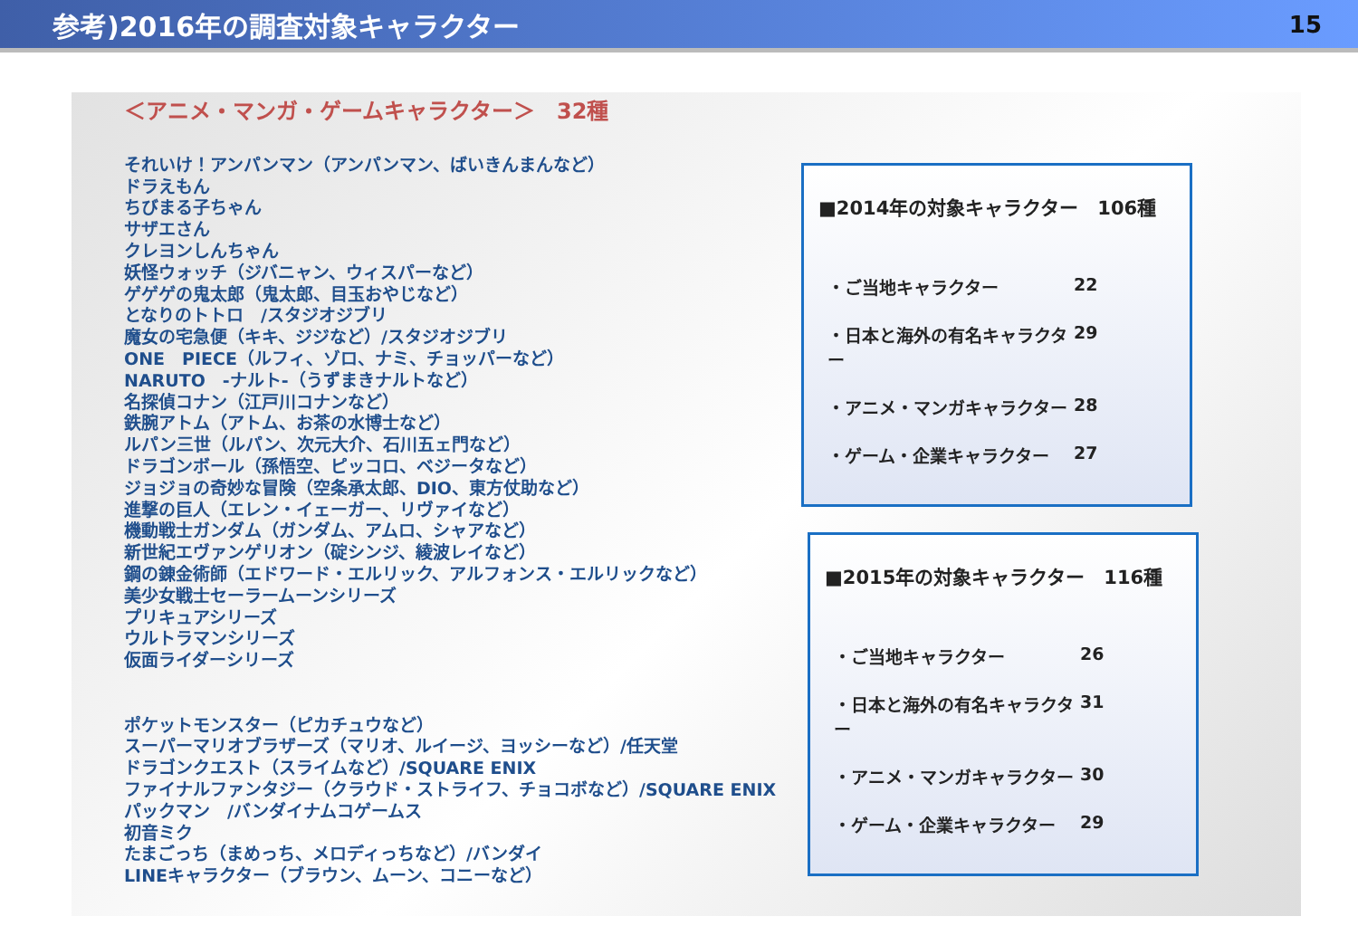参考)2016年の調査対象キャラクター
15
＜アニメ・マンガ・ゲームキャラクター＞　32種
それいけ！アンパンマン（アンパンマン、ばいきんまんなど）
ドラえもん
ちびまる子ちゃん
サザエさん
クレヨンしんちゃん
妖怪ウォッチ（ジバニャン、ウィスパーなど）
ゲゲゲの鬼太郎（鬼太郎、目玉おやじなど）
となりのトトロ　/スタジオジブリ
魔女の宅急便（キキ、ジジなど）/スタジオジブリ
ONE　PIECE（ルフィ、ゾロ、ナミ、チョッパーなど）
NARUTO　-ナルト-（うずまきナルトなど）
名探偵コナン（江戸川コナンなど）
鉄腕アトム（アトム、お茶の水博士など）
ルパン三世（ルパン、次元大介、石川五ェ門など）
ドラゴンボール（孫悟空、ピッコロ、ベジータなど）
ジョジョの奇妙な冒険（空条承太郎、DIO、東方仗助など）
進撃の巨人（エレン・イェーガー、リヴァイなど）
機動戦士ガンダム（ガンダム、アムロ、シャアなど）
新世紀エヴァンゲリオン（碇シンジ、綾波レイなど）
鋼の錬金術師（エドワード・エルリック、アルフォンス・エルリックなど）
美少女戦士セーラームーンシリーズ
プリキュアシリーズ
ウルトラマンシリーズ
仮面ライダーシリーズ
ポケットモンスター（ピカチュウなど）
スーパーマリオブラザーズ（マリオ、ルイージ、ヨッシーなど）/任天堂
ドラゴンクエスト（スライムなど）/SQUARE ENIX
ファイナルファンタジー（クラウド・ストライフ、チョコボなど）/SQUARE ENIX
パックマン　/バンダイナムコゲームス
初音ミク
たまごっち（まめっち、メロディっちなど）/バンダイ
LINEキャラクター（ブラウン、ムーン、コニーなど）
■2014年の対象キャラクター　106種
・ご当地キャラクター 22
・日本と海外の有名キャラクター 29
・アニメ・マンガキャラクター 28
・ゲーム・企業キャラクター 27
■2015年の対象キャラクター　116種
・ご当地キャラクター 26
・日本と海外の有名キャラクター 31
・アニメ・マンガキャラクター 30
・ゲーム・企業キャラクター 29